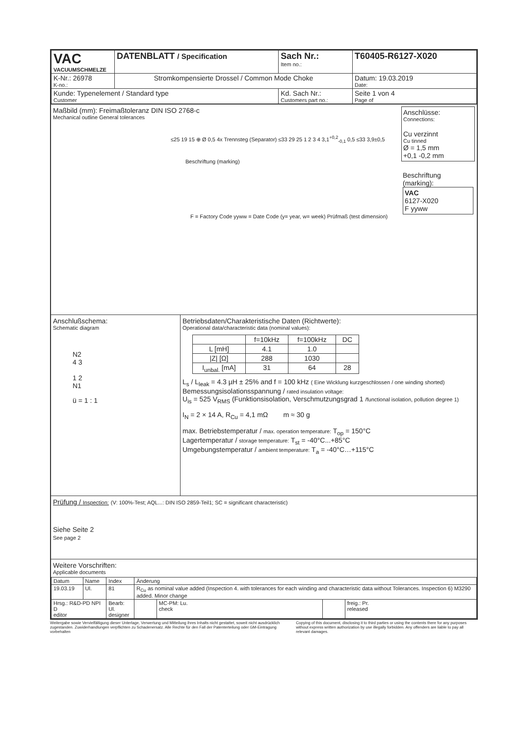| VAC VACUUMSCHMELZE | DATENBLATT / Specification | | Sach Nr.: Item no.: | T60405-R6127-X020 |
| K-Nr.: 26978 K-no.: | Stromkompensierte Drossel / Common Mode Choke | | | Datum: 19.03.2019 Date: |
| Kunde: Typenelement / Standard type Customer | | Kd. Sach Nr.: Customers part no.: | | Seite 1 von 4 Page of |
Maßbild (mm): Freimaßtoleranz DIN ISO 2768-c
Mechanical outline General tolerances
≤25 19 15 ⊕ Ø 0,5 4x Trennsteg (Separator) ≤33 29 25 1 2 3 4 3,1<sup>+0,2</sup><sub>-0,1</sub> 0,5 ≤33 3,9±0,5
Beschriftung (marking)
F = Factory Code yyww = Date Code (y= year, w= week) Prüfmaß (test dimension)
Anschlüsse:
Connections:
Cu verzinnt
Cu tinned
Ø = 1,5 mm
+0,1 -0,2 mm
Beschriftung (marking):
VAC
6127-X020
F yyww
Anschlußschema:
Schematic diagram
N2
4 3
1 2
N1
ü = 1 : 1
Betriebsdaten/Charakteristische Daten (Richtwerte):
Operational data/characteristic data (nominal values):
| | f=10kHz | f=100kHz | DC |
| L [mH] | 4.1 | 1.0 | |
| /Z/ [Ω] | 288 | 1030 | |
| I<sub>unbal.</sub> [mA] | 31 | 64 | 28 |
L<sub>s</sub> / L<sub>leak</sub> = 4.3 µH ± 25% and f = 100 kHz ( Eine Wicklung kurzgeschlossen / one winding shorted)
Bemessungsisolationsspannung / rated insulation voltage:
U<sub>is</sub> = 525 V<sub>RMS</sub> (Funktionsisolation, Verschmutzungsgrad 1 /functional isolation, pollution degree 1)
I<sub>N</sub> = 2 × 14 A, R<sub>Cu</sub> = 4,1 mΩ m ≈ 30 g
max. Betriebstemperatur / max. operation temperature: T<sub>op</sub> = 150°C
Lagertemperatur / storage temperature: T<sub>st</sub> = -40°C...+85°C
Umgebungstemperatur / ambient temperature: T<sub>a</sub> = -40°C…+115°C
Prüfung / Inspection: (V: 100%-Test; AQL...: DIN ISO 2859-Teil1; SC = significant characteristic)
Siehe Seite 2
See page 2
Weitere Vorschriften:
Applicable documents
| Datum | Name | Index | Änderung | | | | |
| 19.03.19 | Ul. | 81 | R<sub>Cu</sub> as nominal value added (Inspection 4. with tolerances for each winding and characteristic data without Tolerances. Inspection 6) M3290 added. Minor change | | | | |
| Hrsg.: R&D-PD NPI D editor | | Bearb: Ul. designer | | | MC-PM: Lu. check | | freig.: Pr. released |
Weitergabe sowie Vervielfältigung dieser Unterlage, Verwertung und Mitteilung ihres Inhalts nicht gestattet, soweit nicht ausdrücklich zugestanden. Zuwiderhandlungen verpflichten zu Schadenersatz. Alle Rechte für den Fall der Patenterteilung oder GM-Eintragung vorbehalten
Copying of this document, disclosing it to third parties or using the contents there for any purposes without express written authorization by use illegally forbidden. Any offenders are liable to pay all relevant damages.